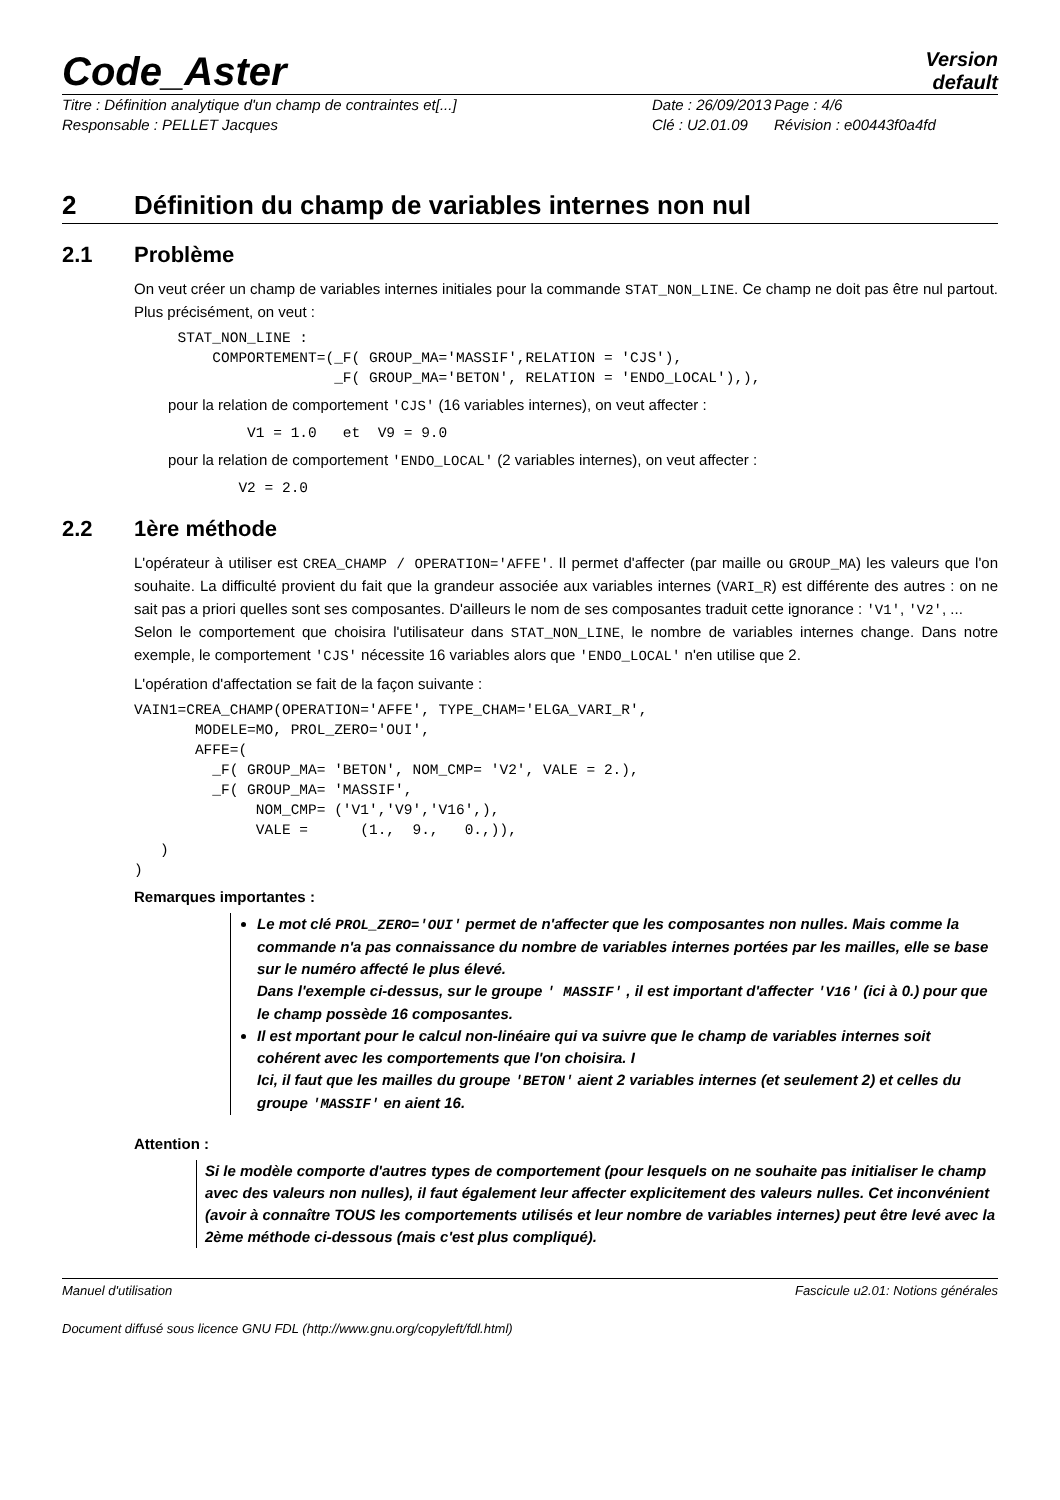Code_Aster
Version
default
Titre : Définition analytique d'un champ de contraintes et[...]
Date : 26/09/2013
Page : 4/6
Responsable : PELLET Jacques
Clé : U2.01.09
Révision : e00443f0a4fd
2 Définition du champ de variables internes non nul
2.1 Problème
On veut créer un champ de variables internes initiales pour la commande STAT_NON_LINE. Ce champ ne doit pas être nul partout. Plus précisément, on veut :
     STAT_NON_LINE :
         COMPORTEMENT=(_F( GROUP_MA='MASSIF',RELATION = 'CJS'),
                       _F( GROUP_MA='BETON', RELATION = 'ENDO_LOCAL'),),
pour la relation de comportement 'CJS' (16 variables internes), on veut affecter :
             V1 = 1.0   et  V9 = 9.0
pour la relation de comportement 'ENDO_LOCAL' (2 variables internes), on veut affecter :
            V2 = 2.0
2.2 1ère méthode
L'opérateur à utiliser est CREA_CHAMP / OPERATION='AFFE'. Il permet d'affecter (par maille ou GROUP_MA) les valeurs que l'on souhaite. La difficulté provient du fait que la grandeur associée aux variables internes (VARI_R) est différente des autres : on ne sait pas a priori quelles sont ses composantes. D'ailleurs le nom de ses composantes traduit cette ignorance : 'V1', 'V2', ...
Selon le comportement que choisira l'utilisateur dans STAT_NON_LINE, le nombre de variables internes change. Dans notre exemple, le comportement 'CJS' nécessite 16 variables alors que 'ENDO_LOCAL' n'en utilise que 2.
L'opération d'affectation se fait de la façon suivante :
VAIN1=CREA_CHAMP(OPERATION='AFFE', TYPE_CHAM='ELGA_VARI_R',
       MODELE=MO, PROL_ZERO='OUI',
       AFFE=(
         _F( GROUP_MA= 'BETON', NOM_CMP= 'V2', VALE = 2.),
         _F( GROUP_MA= 'MASSIF',
              NOM_CMP= ('V1','V9','V16',),
              VALE =      (1.,  9.,   0.,)),
   )
)
Remarques importantes :
Le mot clé PROL_ZERO='OUI' permet de n'affecter que les composantes non nulles. Mais comme la commande n'a pas connaissance du nombre de variables internes portées par les mailles, elle se base sur le numéro affecté le plus élevé.
Dans l'exemple ci-dessus, sur le groupe ' MASSIF' , il est important d'affecter 'V16' (ici à 0.) pour que le champ possède 16 composantes.
Il est mportant pour le calcul non-linéaire qui va suivre que le champ de variables internes soit cohérent avec les comportements que l'on choisira. I
Ici, il faut que les mailles du groupe 'BETON' aient 2 variables internes (et seulement 2) et celles du groupe 'MASSIF' en aient 16.
Attention :
Si le modèle comporte d'autres types de comportement (pour lesquels on ne souhaite pas initialiser le champ avec des valeurs non nulles), il faut également leur affecter explicitement des valeurs nulles. Cet inconvénient (avoir à connaître TOUS les comportements utilisés et leur nombre de variables internes) peut être levé avec la 2ème méthode ci-dessous (mais c'est plus compliqué).
Manuel d'utilisation Fascicule u2.01: Notions générales
Document diffusé sous licence GNU FDL (http://www.gnu.org/copyleft/fdl.html)